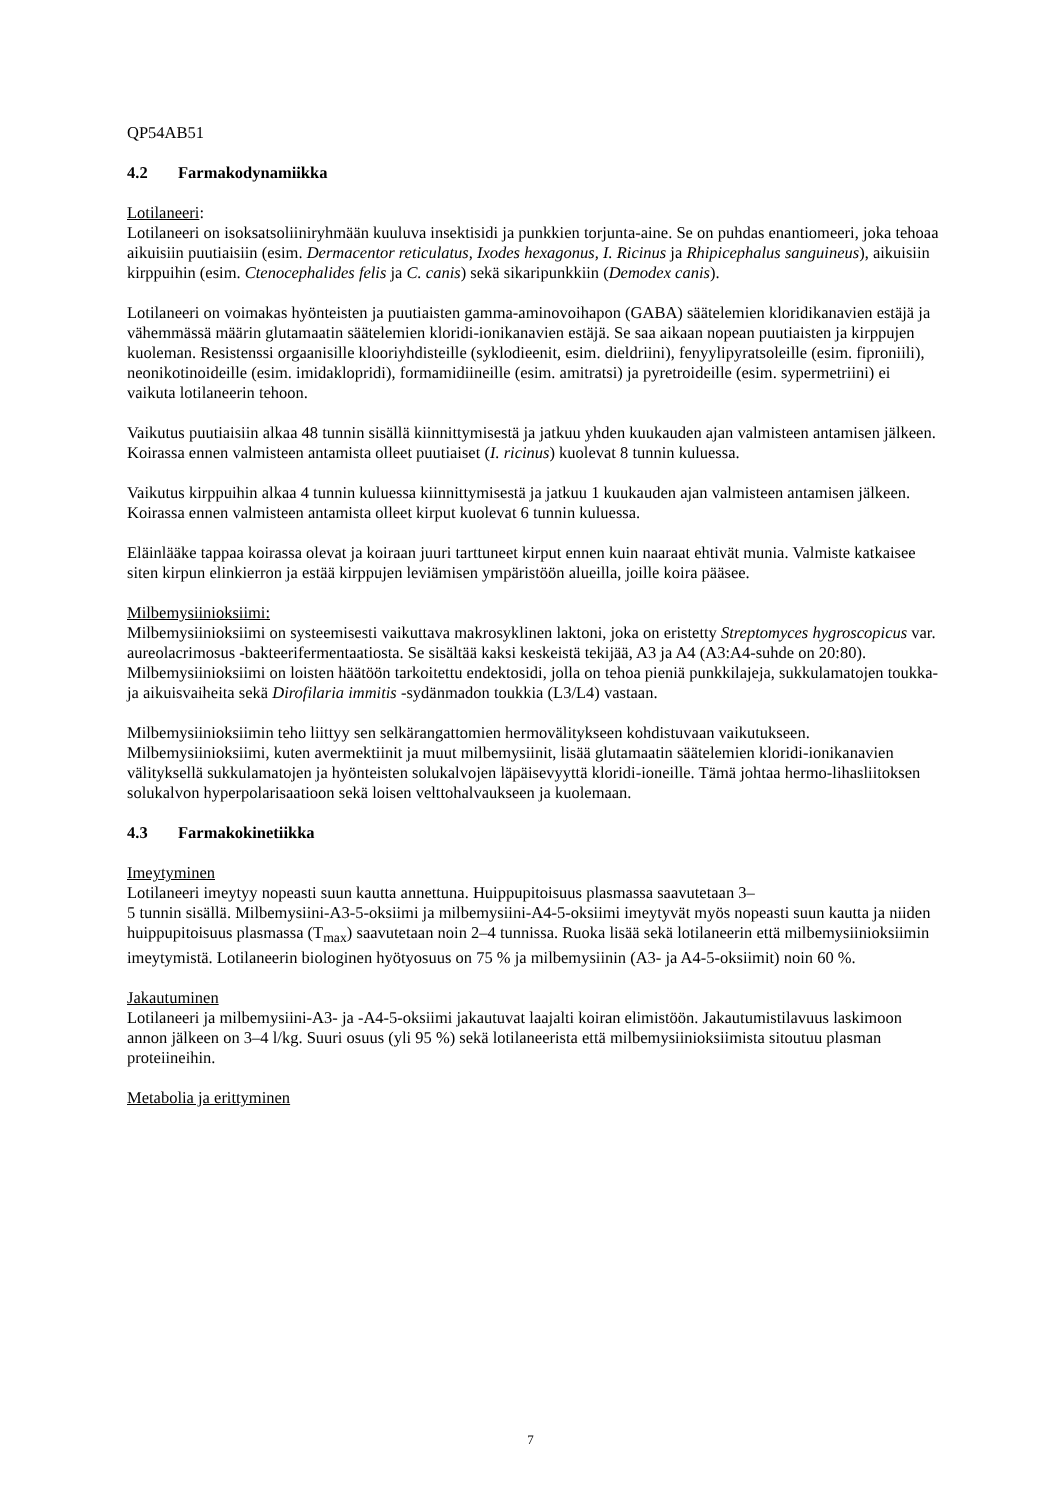QP54AB51
4.2 Farmakodynamiikka
Lotilaneeri:
Lotilaneeri on isoksatsoliiniryhmään kuuluva insektisidi ja punkkien torjunta-aine. Se on puhdas enantiomeeri, joka tehoaa aikuisiin puutiaisiin (esim. Dermacentor reticulatus, Ixodes hexagonus, I. Ricinus ja Rhipicephalus sanguineus), aikuisiin kirppuihin (esim. Ctenocephalides felis ja C. canis) sekä sikaripunkkiin (Demodex canis).
Lotilaneeri on voimakas hyönteisten ja puutiaisten gamma-aminovoihapon (GABA) säätelemien kloridikanavien estäjä ja vähemmässä määrin glutamaatin säätelemien kloridi-ionikanavien estäjä. Se saa aikaan nopean puutiaisten ja kirppujen kuoleman. Resistenssi orgaanisille klooriyhdisteille (syklodieenit, esim. dieldriini), fenyylipyratsoleille (esim. fiproniili), neonikotinoideille (esim. imidaklopridi), formamidiineille (esim. amitratsi) ja pyretroideille (esim. sypermetriini) ei vaikuta lotilaneerin tehoon.
Vaikutus puutiaisiin alkaa 48 tunnin sisällä kiinnittymisestä ja jatkuu yhden kuukauden ajan valmisteen antamisen jälkeen. Koirassa ennen valmisteen antamista olleet puutiaiset (I. ricinus) kuolevat 8 tunnin kuluessa.
Vaikutus kirppuihin alkaa 4 tunnin kuluessa kiinnittymisestä ja jatkuu 1 kuukauden ajan valmisteen antamisen jälkeen. Koirassa ennen valmisteen antamista olleet kirput kuolevat 6 tunnin kuluessa.
Eläinlääke tappaa koirassa olevat ja koiraan juuri tarttuneet kirput ennen kuin naaraat ehtivät munia. Valmiste katkaisee siten kirpun elinkierron ja estää kirppujen leviämisen ympäristöön alueilla, joille koira pääsee.
Milbemysiinioksiimi:
Milbemysiinioksiimi on systeemisesti vaikuttava makrosyklinen laktoni, joka on eristetty Streptomyces hygroscopicus var. aureolacrimosus -bakteerifermentaatiosta. Se sisältää kaksi keskeistä tekijää, A3 ja A4 (A3:A4-suhde on 20:80). Milbemysiinioksiimi on loisten häätöön tarkoitettu endektosidi, jolla on tehoa pieniä punkkilajeja, sukkulamatojen toukka- ja aikuisvaiheita sekä Dirofilaria immitis -sydänmadon toukkia (L3/L4) vastaan.
Milbemysiinioksiimin teho liittyy sen selkärangattomien hermovälitykseen kohdistuvaan vaikutukseen. Milbemysiinioksiimi, kuten avermektiinit ja muut milbemysiinit, lisää glutamaatin säätelemien kloridi-ionikanavien välityksellä sukkulamatojen ja hyönteisten solukalvojen läpäisevyyttä kloridi-ioneille. Tämä johtaa hermo-lihasliitoksen solukalvon hyperpolarisaatioon sekä loisen velttohalvaukseen ja kuolemaan.
4.3 Farmakokinetiikka
Imeytyminen
Lotilaneeri imeytyy nopeasti suun kautta annettuna. Huippupitoisuus plasmassa saavutetaan 3–
5 tunnin sisällä. Milbemysiini-A3-5-oksiimi ja milbemysiini-A4-5-oksiimi imeytyvät myös nopeasti suun kautta ja niiden huippupitoisuus plasmassa (T<sub>max</sub>) saavutetaan noin 2–4 tunnissa. Ruoka lisää sekä lotilaneerin että milbemysiinioksiimin imeytymistä. Lotilaneerin biologinen hyötyosuus on 75 % ja milbemysiinin (A3- ja A4-5-oksiimit) noin 60 %.
Jakautuminen
Lotilaneeri ja milbemysiini-A3- ja -A4-5-oksiimi jakautuvat laajalti koiran elimistöön. Jakautumistilavuus laskimoon annon jälkeen on 3–4 l/kg. Suuri osuus (yli 95 %) sekä lotilaneerista että milbemysiinioksiimista sitoutuu plasman proteiineihin.
Metabolia ja erittyminen
7